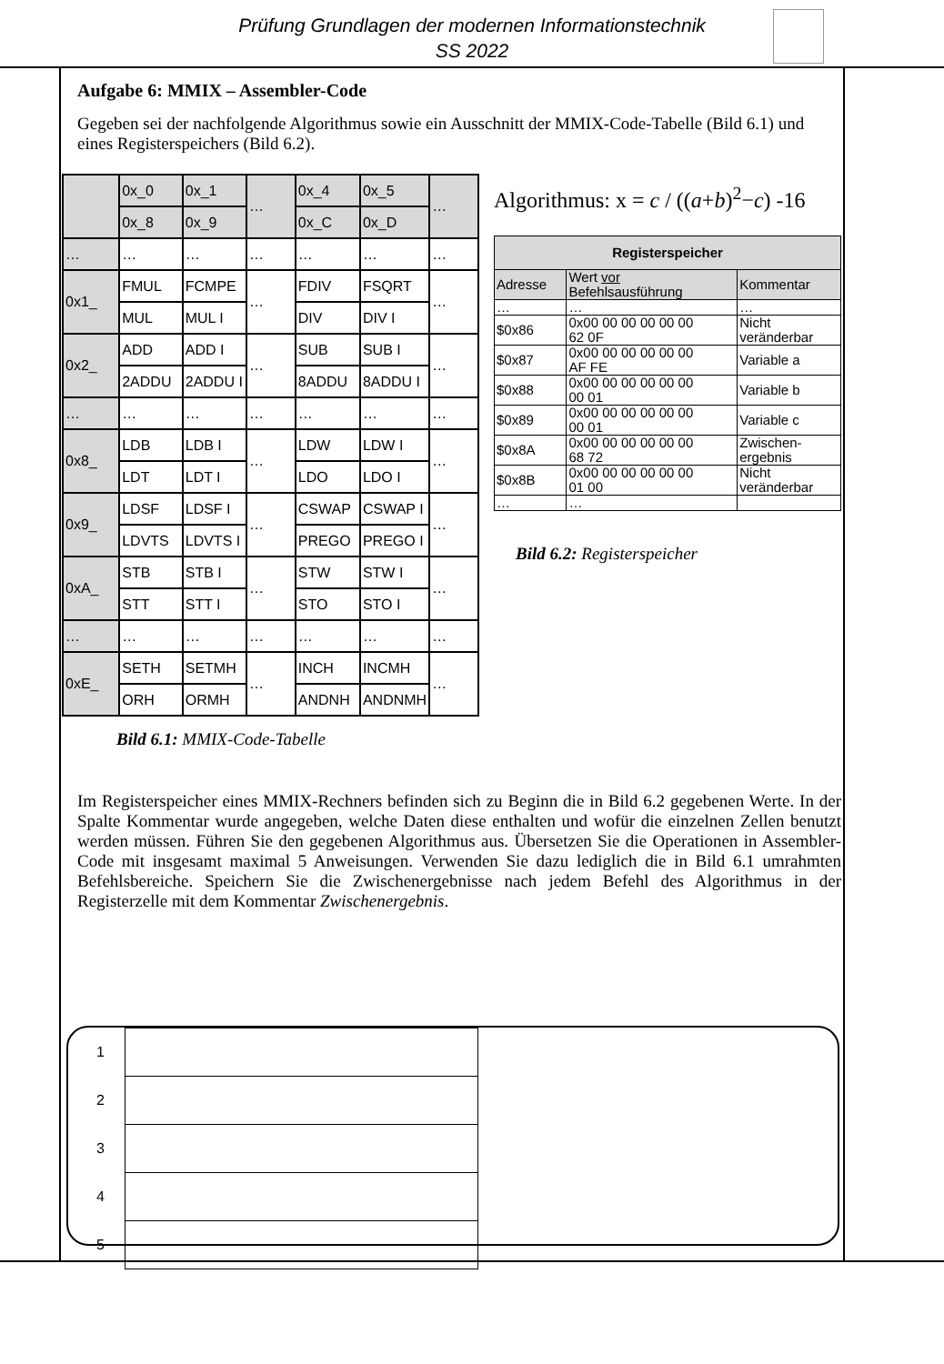Prüfung Grundlagen der modernen Informationstechnik
SS 2022
Aufgabe 6: MMIX – Assembler-Code
Gegeben sei der nachfolgende Algorithmus sowie ein Ausschnitt der MMIX-Code-Tabelle (Bild 6.1) und eines Registerspeichers (Bild 6.2).
| | 0x_0 | 0x_1 | … | 0x_4 | 0x_5 | … |
| | 0x_8 | 0x_9 | | 0x_C | 0x_D | |
| … | … | … | … | … | … | … |
| 0x1_ | FMUL | FCMPE | … | FDIV | FSQRT | … |
| | MUL | MUL I | | DIV | DIV I | |
| 0x2_ | ADD | ADD I | … | SUB | SUB I | … |
| | 2ADDU | 2ADDU I | | 8ADDU | 8ADDU I | |
| … | … | … | … | … | … | … |
| 0x8_ | LDB | LDB I | … | LDW | LDW I | … |
| | LDT | LDT I | | LDO | LDO I | |
| 0x9_ | LDSF | LDSF I | … | CSWAP | CSWAP I | … |
| | LDVTS | LDVTS I | | PREGO | PREGO I | |
| 0xA_ | STB | STB I | … | STW | STW I | … |
| | STT | STT I | | STO | STO I | |
| … | … | … | … | … | … | … |
| 0xE_ | SETH | SETMH | … | INCH | INCMH | … |
| | ORH | ORMH | | ANDNH | ANDNMH | |
Bild 6.1: MMIX-Code-Tabelle
Algorithmus: x = c / ((a+b)<sup>2</sup>−c) -16
| Registerspeicher | | |
| --- | --- | --- |
| Adresse | Wert vor Befehlsausführung | Kommentar |
| … | … | … |
| $0x86 | 0x00 00 00 00 00 00 62 0F | Nicht veränderbar |
| $0x87 | 0x00 00 00 00 00 00 AF FE | Variable a |
| $0x88 | 0x00 00 00 00 00 00 00 01 | Variable b |
| $0x89 | 0x00 00 00 00 00 00 00 01 | Variable c |
| $0x8A | 0x00 00 00 00 00 00 68 72 | Zwischen- ergebnis |
| $0x8B | 0x00 00 00 00 00 00 01 00 | Nicht veränderbar |
| … | … | |
Bild 6.2: Registerspeicher
Im Registerspeicher eines MMIX-Rechners befinden sich zu Beginn die in Bild 6.2 gegebenen Werte. In der Spalte Kommentar wurde angegeben, welche Daten diese enthalten und wofür die einzelnen Zellen benutzt werden müssen. Führen Sie den gegebenen Algorithmus aus. Übersetzen Sie die Operationen in Assembler-Code mit insgesamt maximal 5 Anweisungen. Verwenden Sie dazu lediglich die in Bild 6.1 umrahmten Befehlsbereiche. Speichern Sie die Zwischenergebnisse nach jedem Befehl des Algorithmus in der Registerzelle mit dem Kommentar Zwischenergebnis.
| 1 | |
| 2 | |
| 3 | |
| 4 | |
| 5 | |